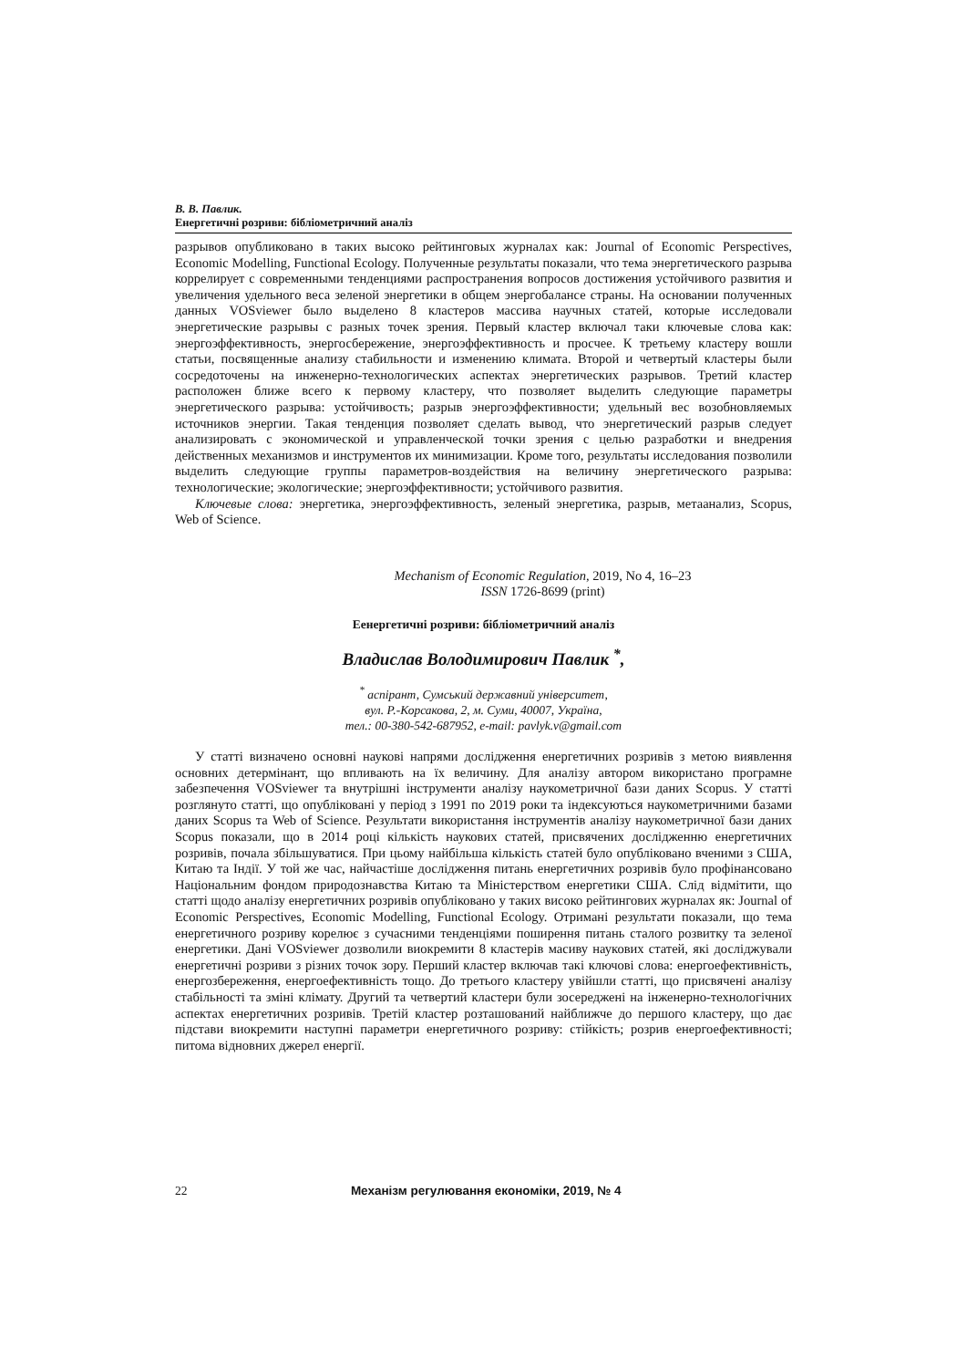В. В. Павлик.
Енергетичні розриви: бібліометричний аналіз
разрывов опубликовано в таких высоко рейтинговых журналах как: Journal of Economic Perspectives, Economic Modelling, Functional Ecology. Полученные результаты показали, что тема энергетического разрыва коррелирует с современными тенденциями распространения вопросов достижения устойчивого развития и увеличения удельного веса зеленой энергетики в общем энергобалансе страны. На основании полученных данных VOSviewer было выделено 8 кластеров массива научных статей, которые исследовали энергетические разрывы с разных точек зрения. Первый кластер включал таки ключевые слова как: энергоэффективность, энергосбережение, энергоэффективность и просчее. К третьему кластеру вошли статьи, посвященные анализу стабильности и изменению климата. Второй и четвертый кластеры были сосредоточены на инженерно-технологических аспектах энергетических разрывов. Третий кластер расположен ближе всего к первому кластеру, что позволяет выделить следующие параметры энергетического разрыва: устойчивость; разрыв энергоэффективности; удельный вес возобновляемых источников энергии. Такая тенденция позволяет сделать вывод, что энергетический разрыв следует анализировать с экономической и управленческой точки зрения с целью разработки и внедрения действенных механизмов и инструментов их минимизации. Кроме того, результаты исследования позволили выделить следующие группы параметров-воздействия на величину энергетического разрыва: технологические; экологические; энергоэффективности; устойчивого развития.
Ключевые слова: энергетика, энергоэффективность, зеленый энергетика, разрыв, метаанализ, Scopus, Web of Science.
Mechanism of Economic Regulation, 2019, No 4, 16–23
ISSN 1726-8699 (print)
Еенергетичні розриви: бібліометричний аналіз
Владислав Володимирович Павлик <sup>*</sup>,
<sup>*</sup> аспірант, Сумський державний університет,
вул. Р.-Корсакова, 2, м. Суми, 40007, Україна,
тел.: 00-380-542-687952, e-mail: pavlyk.v@gmail.com
У статті визначено основні наукові напрями дослідження енергетичних розривів з метою виявлення основних детермінант, що впливають на їх величину. Для аналізу автором використано програмне забезпечення VOSviewer та внутрішні інструменти аналізу наукометричної бази даних Scopus. У статті розглянуто статті, що опубліковані у період з 1991 по 2019 роки та індексуються наукометричними базами даних Scopus та Web of Science. Результати використання інструментів аналізу наукометричної бази даних Scopus показали, що в 2014 році кількість наукових статей, присвячених дослідженню енергетичних розривів, почала збільшуватися. При цьому найбільша кількість статей було опубліковано вченими з США, Китаю та Індії. У той же час, найчастіше дослідження питань енергетичних розривів було профінансовано Національним фондом природознавства Китаю та Міністерством енергетики США. Слід відмітити, що статті щодо аналізу енергетичних розривів опубліковано у таких високо рейтингових журналах як: Journal of Economic Perspectives, Economic Modelling, Functional Ecology. Отримані результати показали, що тема енергетичного розриву корелює з сучасними тенденціями поширення питань сталого розвитку та зеленої енергетики. Дані VOSviewer дозволили виокремити 8 кластерів масиву наукових статей, які досліджували енергетичні розриви з різних точок зору. Перший кластер включав такі ключові слова: енергоефективність, енергозбереження, енергоефективність тощо. До третього кластеру увійшли статті, що присвячені аналізу стабільності та зміні клімату. Другий та четвертий кластери були зосереджені на інженерно-технологічних аспектах енергетичних розривів. Третій кластер розташований найближче до першого кластеру, що дає підстави виокремити наступні параметри енергетичного розриву: стійкість; розрив енергоефективності; питома відновних джерел енергії.
22 Механізм регулювання економіки, 2019, № 4